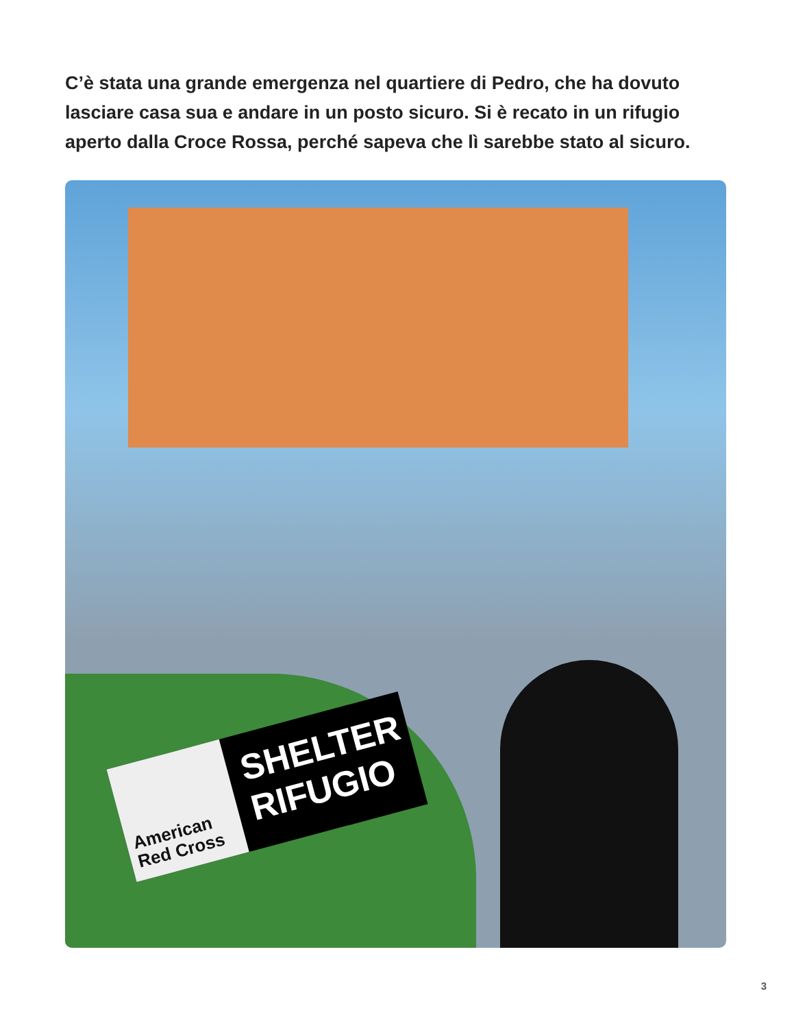C’è stata una grande emergenza nel quartiere di Pedro, che ha dovuto lasciare casa sua e andare in un posto sicuro. Si è recato in un rifugio aperto dalla Croce Rossa, perché sapeva che lì sarebbe stato al sicuro.
American Red Cross
SHELTER RIFUGIO
3